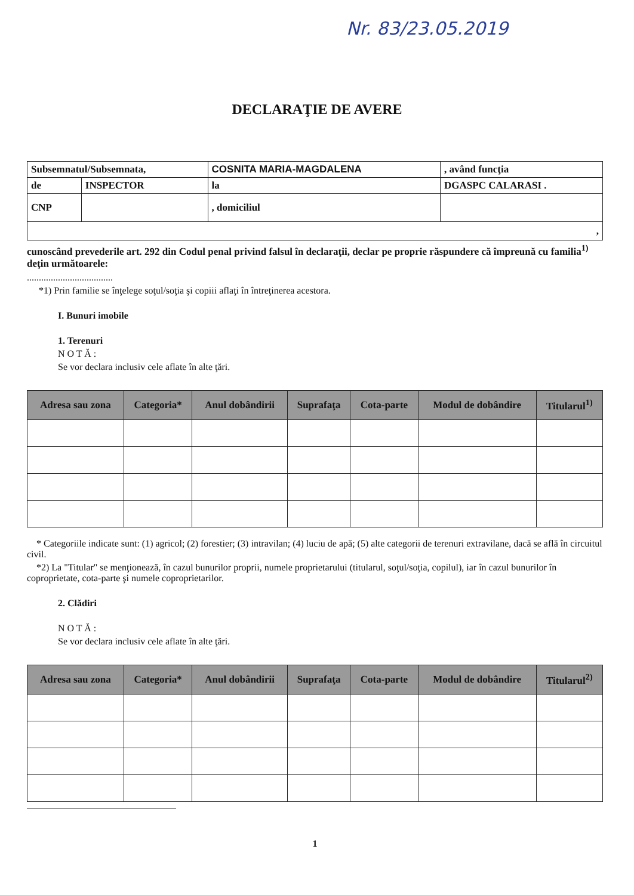Nr. 83/23.05.2019
DECLARAŢIE DE AVERE
| Subsemnatul/Subsemnata, | | COSNITA MARIA-MAGDALENA | | , având funcţia |
| de | INSPECTOR | la | DGASPC CALARASI . | |
| CNP | | , domiciliul | | |
| , | | | | |
cunoscând prevederile art. 292 din Codul penal privind falsul în declaraţii, declar pe proprie răspundere că împreună cu familia<sup>1)</sup> deţin următoarele:
....................................
*1) Prin familie se înţelege soţul/soţia şi copiii aflaţi în întreţinerea acestora.
I. Bunuri imobile
1. Terenuri
N O T Ă :
Se vor declara inclusiv cele aflate în alte ţări.
| Adresa sau zona | Categoria* | Anul dobândirii | Suprafaţa | Cota-parte | Modul de dobândire | Titularul<sup>1)</sup> |
| --- | --- | --- | --- | --- | --- | --- |
* Categoriile indicate sunt: (1) agricol; (2) forestier; (3) intravilan; (4) luciu de apă; (5) alte categorii de terenuri extravilane, dacă se află în circuitul civil.
*2) La "Titular" se menţionează, în cazul bunurilor proprii, numele proprietarului (titularul, soţul/soţia, copilul), iar în cazul bunurilor în coproprietate, cota-parte şi numele coproprietarilor.
2. Clădiri
N O T Ă :
Se vor declara inclusiv cele aflate în alte ţări.
| Adresa sau zona | Categoria* | Anul dobândirii | Suprafaţa | Cota-parte | Modul de dobândire | Titularul<sup>2)</sup> |
| --- | --- | --- | --- | --- | --- | --- |
1